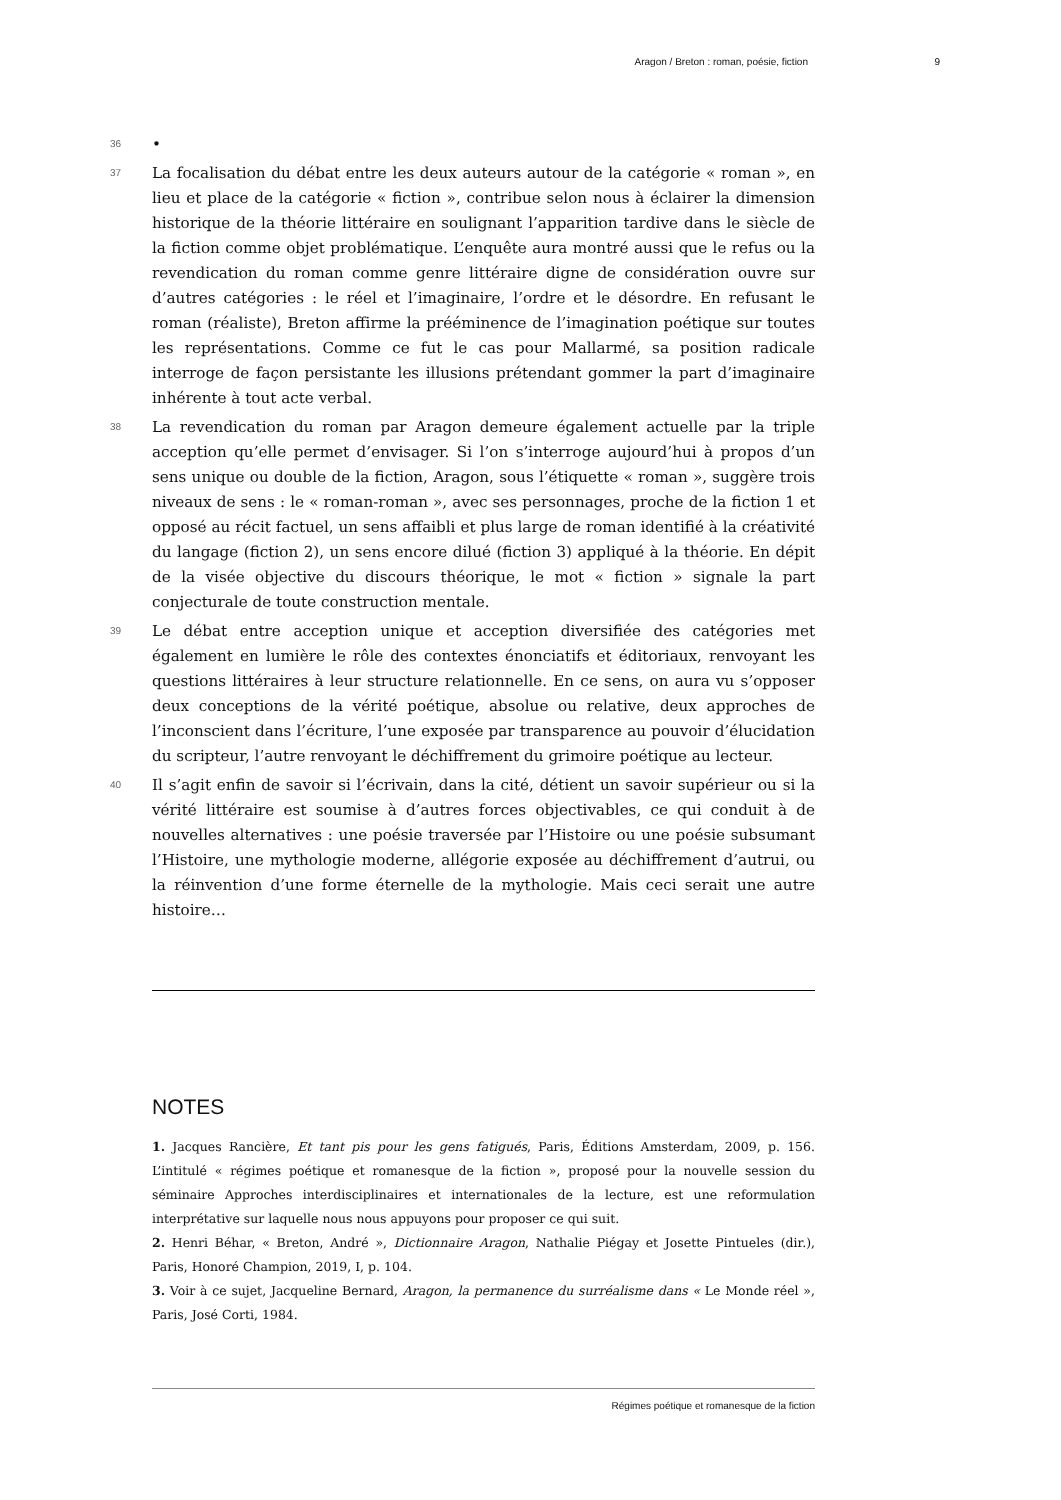Aragon / Breton : roman, poésie, fiction 9
36
•
37
La focalisation du débat entre les deux auteurs autour de la catégorie « roman », en lieu et place de la catégorie « fiction », contribue selon nous à éclairer la dimension historique de la théorie littéraire en soulignant l’apparition tardive dans le siècle de la fiction comme objet problématique. L’enquête aura montré aussi que le refus ou la revendication du roman comme genre littéraire digne de considération ouvre sur d’autres catégories : le réel et l’imaginaire, l’ordre et le désordre. En refusant le roman (réaliste), Breton affirme la prééminence de l’imagination poétique sur toutes les représentations. Comme ce fut le cas pour Mallarmé, sa position radicale interroge de façon persistante les illusions prétendant gommer la part d’imaginaire inhérente à tout acte verbal.
38
La revendication du roman par Aragon demeure également actuelle par la triple acception qu’elle permet d’envisager. Si l’on s’interroge aujourd’hui à propos d’un sens unique ou double de la fiction, Aragon, sous l’étiquette « roman », suggère trois niveaux de sens : le « roman-roman », avec ses personnages, proche de la fiction 1 et opposé au récit factuel, un sens affaibli et plus large de roman identifié à la créativité du langage (fiction 2), un sens encore dilué (fiction 3) appliqué à la théorie. En dépit de la visée objective du discours théorique, le mot « fiction » signale la part conjecturale de toute construction mentale.
39
Le débat entre acception unique et acception diversifiée des catégories met également en lumière le rôle des contextes énonciatifs et éditoriaux, renvoyant les questions littéraires à leur structure relationnelle. En ce sens, on aura vu s’opposer deux conceptions de la vérité poétique, absolue ou relative, deux approches de l’inconscient dans l’écriture, l’une exposée par transparence au pouvoir d’élucidation du scripteur, l’autre renvoyant le déchiffrement du grimoire poétique au lecteur.
40
Il s’agit enfin de savoir si l’écrivain, dans la cité, détient un savoir supérieur ou si la vérité littéraire est soumise à d’autres forces objectivables, ce qui conduit à de nouvelles alternatives : une poésie traversée par l’Histoire ou une poésie subsumant l’Histoire, une mythologie moderne, allégorie exposée au déchiffrement d’autrui, ou la réinvention d’une forme éternelle de la mythologie. Mais ceci serait une autre histoire…
NOTES
1. Jacques Rancière, Et tant pis pour les gens fatigués, Paris, Éditions Amsterdam, 2009, p. 156. L’intitulé « régimes poétique et romanesque de la fiction », proposé pour la nouvelle session du séminaire Approches interdisciplinaires et internationales de la lecture, est une reformulation interprétative sur laquelle nous nous appuyons pour proposer ce qui suit.
2. Henri Béhar, « Breton, André », Dictionnaire Aragon, Nathalie Piégay et Josette Pintueles (dir.), Paris, Honoré Champion, 2019, I, p. 104.
3. Voir à ce sujet, Jacqueline Bernard, Aragon, la permanence du surréalisme dans « Le Monde réel », Paris, José Corti, 1984.
Régimes poétique et romanesque de la fiction